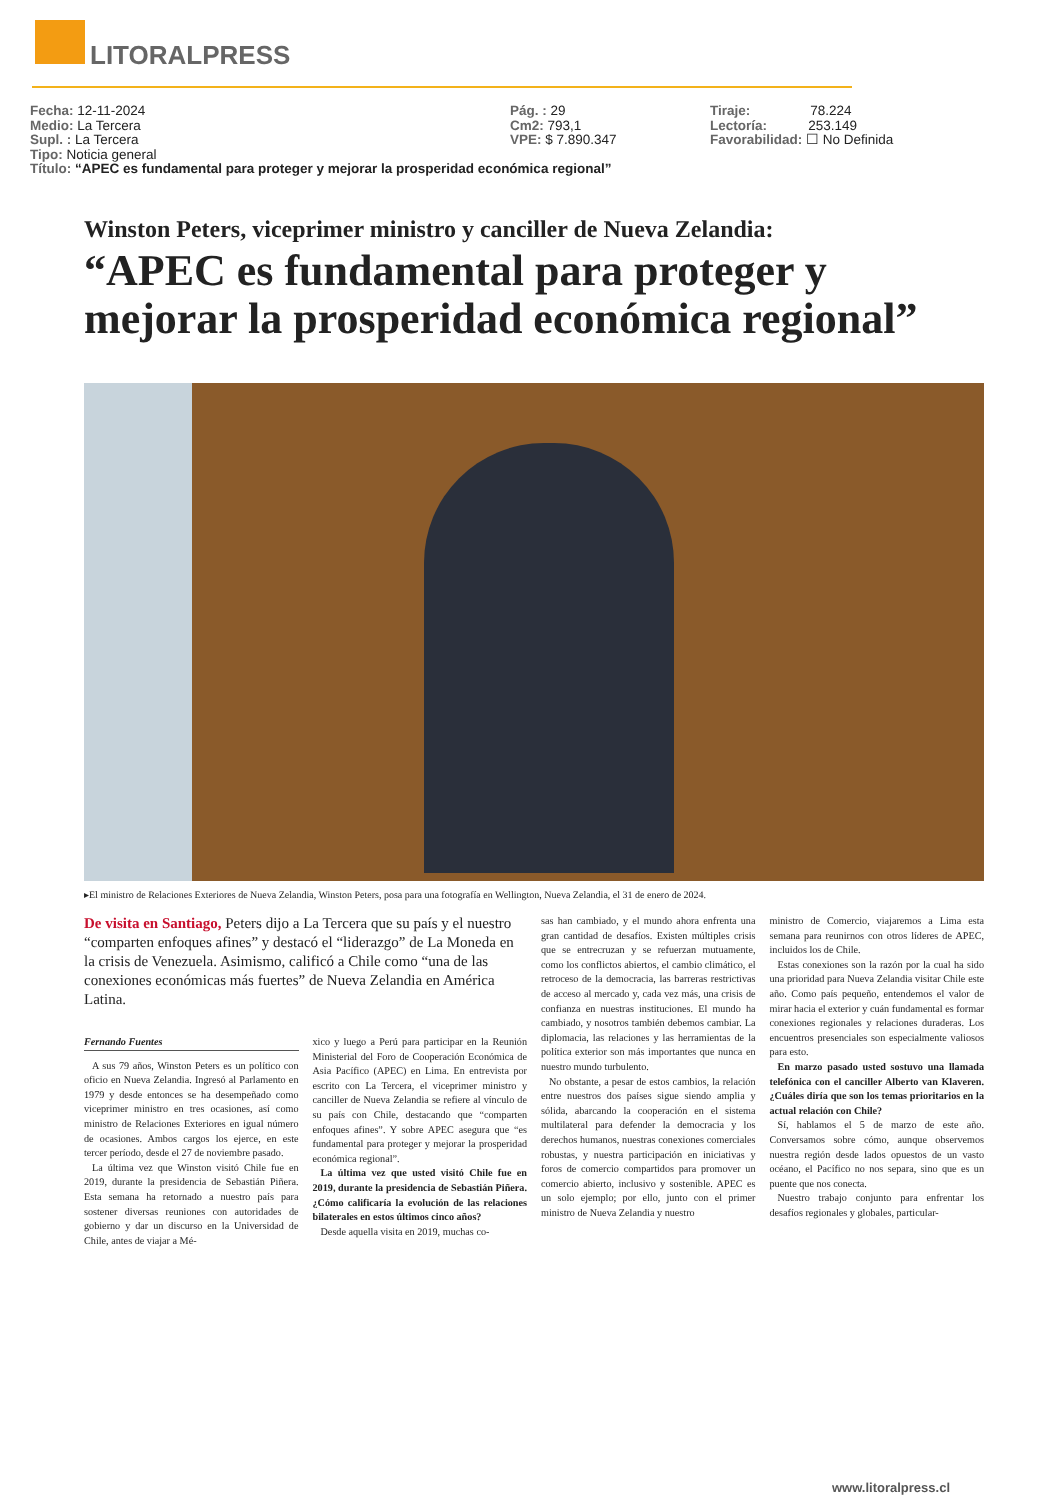LITORALPRESS
Fecha: 12-11-2024 Pág. : 29 Tiraje: 78.224
Medio: La Tercera Cm2: 793,1 Lectoría: 253.149
Supl. : La Tercera VPE: $ 7.890.347 Favorabilidad: ☐ No Definida
Tipo: Noticia general
Título: “APEC es fundamental para proteger y mejorar la prosperidad económica regional”
Winston Peters, viceprimer ministro y canciller de Nueva Zelandia:
“APEC es fundamental para proteger y mejorar la prosperidad económica regional”
▸El ministro de Relaciones Exteriores de Nueva Zelandia, Winston Peters, posa para una fotografía en Wellington, Nueva Zelandia, el 31 de enero de 2024.
De visita en Santiago, Peters dijo a La Tercera que su país y el nuestro “comparten enfoques afines” y destacó el “liderazgo” de La Moneda en la crisis de Venezuela. Asimismo, calificó a Chile como “una de las conexiones económicas más fuertes” de Nueva Zelandia en América Latina.
Fernando Fuentes
A sus 79 años, Winston Peters es un político con oficio en Nueva Zelandia. Ingresó al Parlamento en 1979 y desde entonces se ha desempeñado como viceprimer ministro en tres ocasiones, así como ministro de Relaciones Exteriores en igual número de ocasiones. Ambos cargos los ejerce, en este tercer período, desde el 27 de noviembre pasado.
La última vez que Winston visitó Chile fue en 2019, durante la presidencia de Sebastián Piñera. Esta semana ha retornado a nuestro país para sostener diversas reuniones con autoridades de gobierno y dar un discurso en la Universidad de Chile, antes de viajar a Mé-
xico y luego a Perú para participar en la Reunión Ministerial del Foro de Cooperación Económica de Asia Pacífico (APEC) en Lima. En entrevista por escrito con La Tercera, el viceprimer ministro y canciller de Nueva Zelandia se refiere al vínculo de su país con Chile, destacando que “comparten enfoques afines”. Y sobre APEC asegura que “es fundamental para proteger y mejorar la prosperidad económica regional”.
La última vez que usted visitó Chile fue en 2019, durante la presidencia de Sebastián Piñera. ¿Cómo calificaría la evolución de las relaciones bilaterales en estos últimos cinco años?
Desde aquella visita en 2019, muchas co-
sas han cambiado, y el mundo ahora enfrenta una gran cantidad de desafíos. Existen múltiples crisis que se entrecruzan y se refuerzan mutuamente, como los conflictos abiertos, el cambio climático, el retroceso de la democracia, las barreras restrictivas de acceso al mercado y, cada vez más, una crisis de confianza en nuestras instituciones. El mundo ha cambiado, y nosotros también debemos cambiar. La diplomacia, las relaciones y las herramientas de la política exterior son más importantes que nunca en nuestro mundo turbulento.
No obstante, a pesar de estos cambios, la relación entre nuestros dos países sigue siendo amplia y sólida, abarcando la cooperación en el sistema multilateral para defender la democracia y los derechos humanos, nuestras conexiones comerciales robustas, y nuestra participación en iniciativas y foros de comercio compartidos para promover un comercio abierto, inclusivo y sostenible. APEC es un solo ejemplo; por ello, junto con el primer ministro de Nueva Zelandia y nuestro
ministro de Comercio, viajaremos a Lima esta semana para reunirnos con otros líderes de APEC, incluidos los de Chile.
Estas conexiones son la razón por la cual ha sido una prioridad para Nueva Zelandia visitar Chile este año. Como país pequeño, entendemos el valor de mirar hacia el exterior y cuán fundamental es formar conexiones regionales y relaciones duraderas. Los encuentros presenciales son especialmente valiosos para esto.
En marzo pasado usted sostuvo una llamada telefónica con el canciller Alberto van Klaveren. ¿Cuáles diría que son los temas prioritarios en la actual relación con Chile?
Sí, hablamos el 5 de marzo de este año. Conversamos sobre cómo, aunque observemos nuestra región desde lados opuestos de un vasto océano, el Pacífico no nos separa, sino que es un puente que nos conecta.
Nuestro trabajo conjunto para enfrentar los desafíos regionales y globales, particular-
www.litoralpress.cl